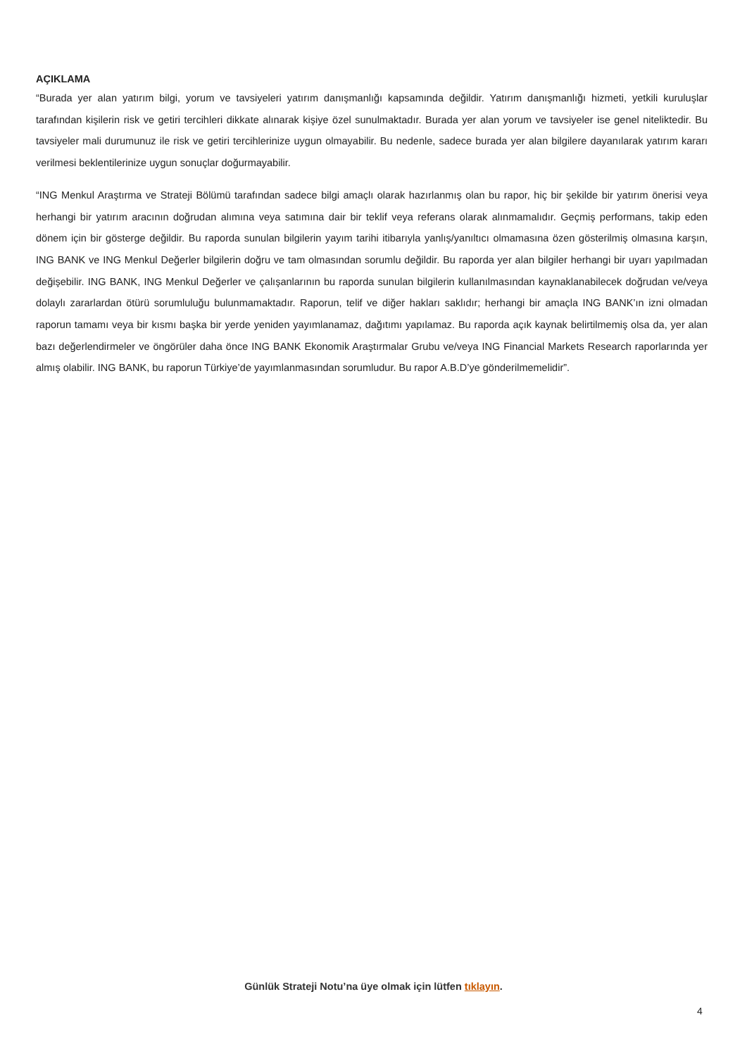AÇIKLAMA
“Burada yer alan yatırım bilgi, yorum ve tavsiyeleri yatırım danışmanlığı kapsamında değildir. Yatırım danışmanlığı hizmeti, yetkili kuruluşlar tarafından kişilerin risk ve getiri tercihleri dikkate alınarak kişiye özel sunulmaktadır. Burada yer alan yorum ve tavsiyeler ise genel niteliktedir. Bu tavsiyeler mali durumunuz ile risk ve getiri tercihlerinize uygun olmayabilir. Bu nedenle, sadece burada yer alan bilgilere dayanılarak yatırım kararı verilmesi beklentilerinize uygun sonuçlar doğurmayabilir.
“ING Menkul Araştırma ve Strateji Bölümü tarafından sadece bilgi amaçlı olarak hazırlanmış olan bu rapor, hiç bir şekilde bir yatırım önerisi veya herhangi bir yatırım aracının doğrudan alımına veya satımına dair bir teklif veya referans olarak alınmamalıdır. Geçmiş performans, takip eden dönem için bir gösterge değildir. Bu raporda sunulan bilgilerin yayım tarihi itibarıyla yanlış/yanıltıcı olmamasına özen gösterilmiş olmasına karşın, ING BANK ve ING Menkul Değerler bilgilerin doğru ve tam olmasından sorumlu değildir. Bu raporda yer alan bilgiler herhangi bir uyarı yapılmadan değişebilir. ING BANK, ING Menkul Değerler ve çalışanlarının bu raporda sunulan bilgilerin kullanılmasından kaynaklanabilecek doğrudan ve/veya dolaylı zararlardan ötürü sorumluluğu bulunmamaktadır. Raporun, telif ve diğer hakları saklıdır; herhangi bir amaçla ING BANK’ın izni olmadan raporun tamamı veya bir kısmı başka bir yerde yeniden yayımlanamaz, dağıtımı yapılamaz. Bu raporda açık kaynak belirtilmemiş olsa da, yer alan bazı değerlendirmeler ve öngörüler daha önce ING BANK Ekonomik Araştırmalar Grubu ve/veya ING Financial Markets Research raporlarında yer almış olabilir. ING BANK, bu raporun Türkiye’de yayımlanmasından sorumludur. Bu rapor A.B.D’ye gönderilmemelidir”.
Günlük Strateji Notu’na üye olmak için lütfen tıklayın.
4